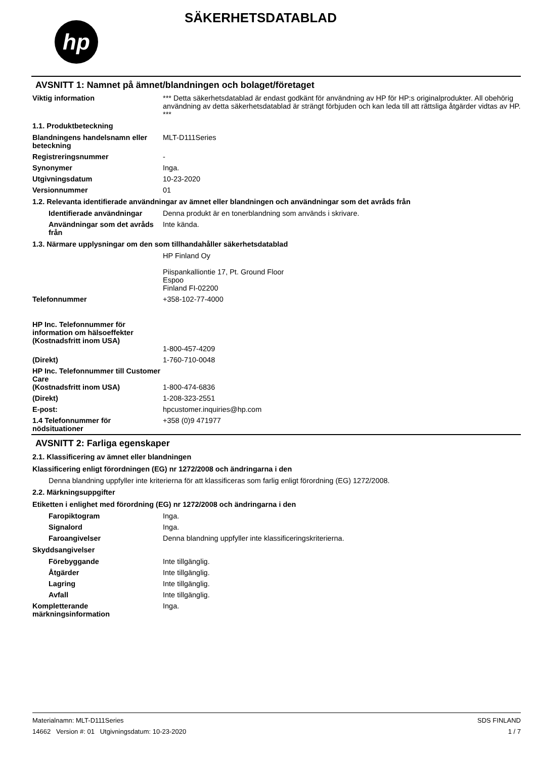hp
SÄKERHETSDATABLAD
AVSNITT 1: Namnet på ämnet/blandningen och bolaget/företaget
Viktig information *** Detta säkerhetsdatablad är endast godkänt för användning av HP för HP:s originalprodukter. All obehörig användning av detta säkerhetsdatablad är strängt förbjuden och kan leda till att rättsliga åtgärder vidtas av HP. ***
1.1. Produktbeteckning
Blandningens handelsnamn eller beteckning
MLT-D111Series
Registreringsnummer -
Synonymer Inga.
Utgivningsdatum 10-23-2020
Versionnummer 01
1.2. Relevanta identifierade användningar av ämnet eller blandningen och användningar som det avråds från
Identifierade användningar
Denna produkt är en tonerblandning som används i skrivare.
Användningar som det avråds från
Inte kända.
1.3. Närmare upplysningar om den som tillhandahåller säkerhetsdatablad
HP Finland Oy
Piispankalliontie 17, Pt. Ground Floor
Espoo
Finland FI-02200
Telefonnummer +358-102-77-4000
HP Inc. Telefonnummer för information om hälsoeffekter
(Kostnadsfritt inom USA)
1-800-457-4209
(Direkt) 1-760-710-0048
HP Inc. Telefonnummer till Customer Care
(Kostnadsfritt inom USA)
1-800-474-6836
(Direkt) 1-208-323-2551
E-post: hpcustomer.inquiries@hp.com
1.4 Telefonnummer för nödsituationer
+358 (0)9 471977
AVSNITT 2: Farliga egenskaper
2.1. Klassificering av ämnet eller blandningen
Klassificering enligt förordningen (EG) nr 1272/2008 och ändringarna i den
Denna blandning uppfyller inte kriterierna för att klassificeras som farlig enligt förordning (EG) 1272/2008.
2.2. Märkningsuppgifter
Etiketten i enlighet med förordning (EG) nr 1272/2008 och ändringarna i den
Faropiktogram Inga.
Signalord Inga.
Faroangivelser Denna blandning uppfyller inte klassificeringskriterierna.
Skyddsangivelser
Förebyggande Inte tillgänglig.
Åtgärder Inte tillgänglig.
Lagring Inte tillgänglig.
Avfall Inte tillgänglig.
Kompletterande märkningsinformation
Inga.
Materialnamn: MLT-D111Series
14662 Version #: 01 Utgivningsdatum: 10-23-2020
SDS FINLAND
1 / 7